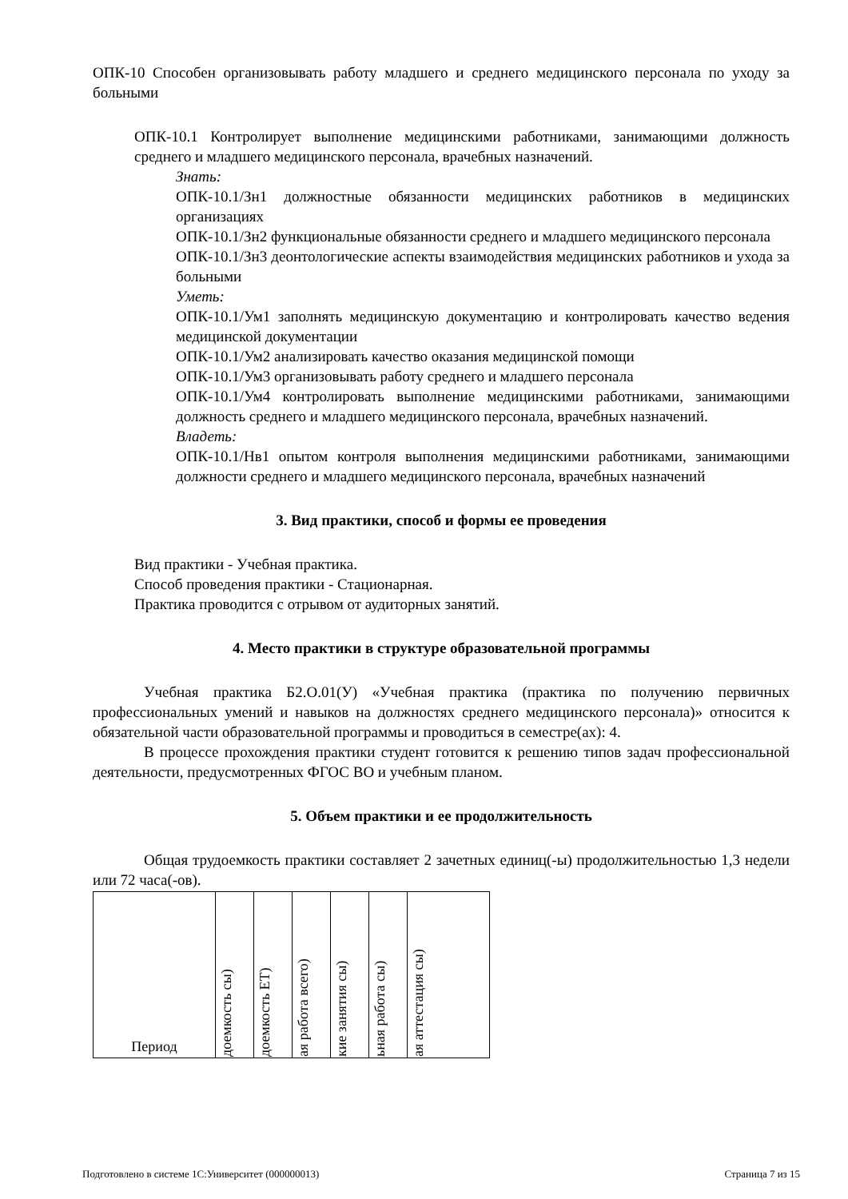ОПК-10 Способен организовывать работу младшего и среднего медицинского персонала по уходу за больными
ОПК-10.1 Контролирует выполнение медицинскими работниками, занимающими должность среднего и младшего медицинского персонала, врачебных назначений.
Знать:
ОПК-10.1/Зн1 должностные обязанности медицинских работников в медицинских организациях
ОПК-10.1/Зн2 функциональные обязанности среднего и младшего медицинского персонала
ОПК-10.1/Зн3 деонтологические аспекты взаимодействия медицинских работников и ухода за больными
Уметь:
ОПК-10.1/Ум1 заполнять медицинскую документацию и контролировать качество ведения медицинской документации
ОПК-10.1/Ум2 анализировать качество оказания медицинской помощи
ОПК-10.1/Ум3 организовывать работу среднего и младшего персонала
ОПК-10.1/Ум4 контролировать выполнение медицинскими работниками, занимающими должность среднего и младшего медицинского персонала, врачебных назначений.
Владеть:
ОПК-10.1/Нв1 опытом контроля выполнения медицинскими работниками, занимающими должности среднего и младшего медицинского персонала, врачебных назначений
3. Вид практики, способ и формы ее проведения
Вид практики - Учебная практика.
Способ проведения практики - Стационарная.
Практика проводится с отрывом от аудиторных занятий.
4. Место практики в структуре образовательной программы
Учебная практика Б2.О.01(У) «Учебная практика (практика по получению первичных профессиональных умений и навыков на должностях среднего медицинского персонала)» относится к обязательной части образовательной программы и проводиться в семестре(ах): 4.
В процессе прохождения практики студент готовится к решению типов задач профессиональной деятельности, предусмотренных ФГОС ВО и учебным планом.
5. Объем практики и ее продолжительность
Общая трудоемкость практики составляет 2 зачетных единиц(-ы) продолжительностью 1,3 недели или 72 часа(-ов).
| Период | доемкость сы) | доемкость ЕТ) | ая работа всего) | кие занятия сы) | ьная работа сы) | ая аттестация сы) |
Подготовлено в системе 1С:Университет (000000013)
Страница 7 из 15